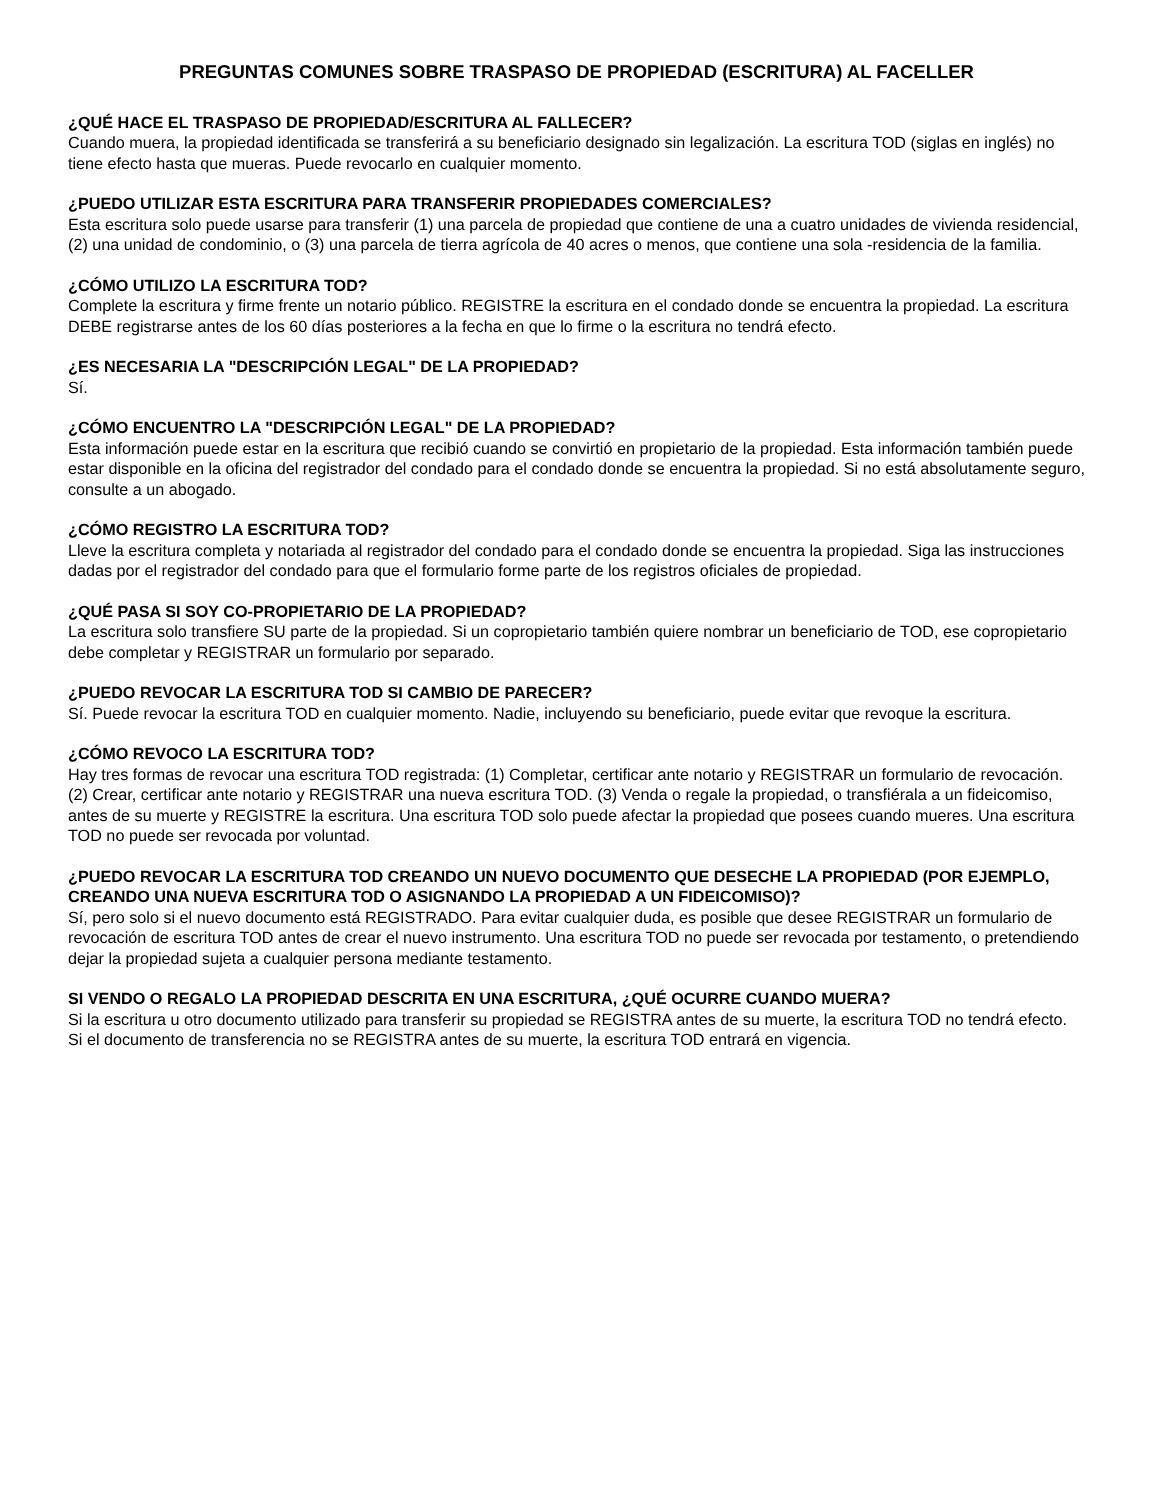PREGUNTAS COMUNES SOBRE TRASPASO DE PROPIEDAD (ESCRITURA) AL FACELLER
¿QUÉ HACE EL TRASPASO DE PROPIEDAD/ESCRITURA AL FALLECER?
Cuando muera, la propiedad identificada se transferirá a su beneficiario designado sin legalización. La escritura TOD (siglas en inglés) no tiene efecto hasta que mueras. Puede revocarlo en cualquier momento.
¿PUEDO UTILIZAR ESTA ESCRITURA PARA TRANSFERIR PROPIEDADES COMERCIALES?
Esta escritura solo puede usarse para transferir (1) una parcela de propiedad que contiene de una a cuatro unidades de vivienda residencial, (2) una unidad de condominio, o (3) una parcela de tierra agrícola de 40 acres o menos, que contiene una sola -residencia de la familia.
¿CÓMO UTILIZO LA ESCRITURA TOD?
Complete la escritura y firme frente un notario público. REGISTRE la escritura en el condado donde se encuentra la propiedad. La escritura DEBE registrarse antes de los 60 días posteriores a la fecha en que lo firme o la escritura no tendrá efecto.
¿ES NECESARIA LA "DESCRIPCIÓN LEGAL" DE LA PROPIEDAD?
Sí.
¿CÓMO ENCUENTRO LA "DESCRIPCIÓN LEGAL" DE LA PROPIEDAD?
Esta información puede estar en la escritura que recibió cuando se convirtió en propietario de la propiedad. Esta información también puede estar disponible en la oficina del registrador del condado para el condado donde se encuentra la propiedad. Si no está absolutamente seguro, consulte a un abogado.
¿CÓMO REGISTRO LA ESCRITURA TOD?
Lleve la escritura completa y notariada al registrador del condado para el condado donde se encuentra la propiedad. Siga las instrucciones dadas por el registrador del condado para que el formulario forme parte de los registros oficiales de propiedad.
¿QUÉ PASA SI SOY CO-PROPIETARIO DE LA PROPIEDAD?
La escritura solo transfiere SU parte de la propiedad. Si un copropietario también quiere nombrar un beneficiario de TOD, ese copropietario debe completar y REGISTRAR un formulario por separado.
¿PUEDO REVOCAR LA ESCRITURA TOD SI CAMBIO DE PARECER?
Sí. Puede revocar la escritura TOD en cualquier momento. Nadie, incluyendo su beneficiario, puede evitar que revoque la escritura.
¿CÓMO REVOCO LA ESCRITURA TOD?
Hay tres formas de revocar una escritura TOD registrada: (1) Completar, certificar ante notario y REGISTRAR un formulario de revocación. (2) Crear, certificar ante notario y REGISTRAR una nueva escritura TOD. (3) Venda o regale la propiedad, o transfiérala a un fideicomiso, antes de su muerte y REGISTRE la escritura. Una escritura TOD solo puede afectar la propiedad que posees cuando mueres. Una escritura TOD no puede ser revocada por voluntad.
¿PUEDO REVOCAR LA ESCRITURA TOD CREANDO UN NUEVO DOCUMENTO QUE DESECHE LA PROPIEDAD (POR EJEMPLO, CREANDO UNA NUEVA ESCRITURA TOD O ASIGNANDO LA PROPIEDAD A UN FIDEICOMISO)?
Sí, pero solo si el nuevo documento está REGISTRADO. Para evitar cualquier duda, es posible que desee REGISTRAR un formulario de revocación de escritura TOD antes de crear el nuevo instrumento. Una escritura TOD no puede ser revocada por testamento, o pretendiendo dejar la propiedad sujeta a cualquier persona mediante testamento.
SI VENDO O REGALO LA PROPIEDAD DESCRITA EN UNA ESCRITURA, ¿QUÉ OCURRE CUANDO MUERA?
Si la escritura u otro documento utilizado para transferir su propiedad se REGISTRA antes de su muerte, la escritura TOD no tendrá efecto. Si el documento de transferencia no se REGISTRA antes de su muerte, la escritura TOD entrará en vigencia.